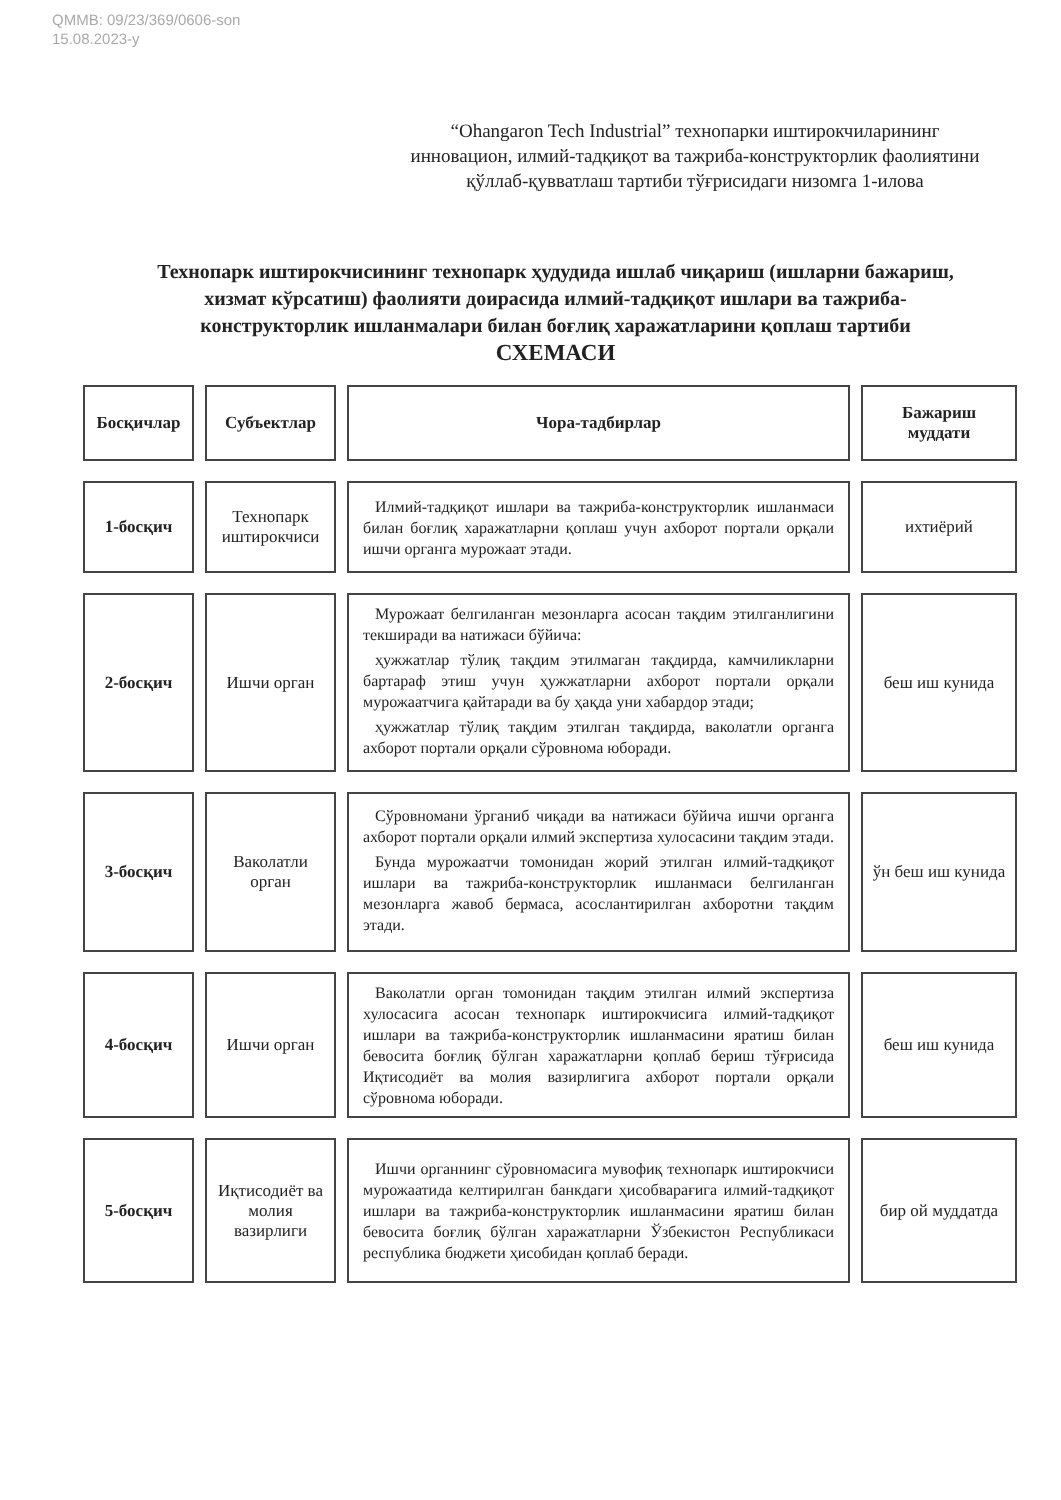QMMB: 09/23/369/0606-son
15.08.2023-y
“Ohangaron Tech Industrial” технопарки иштирокчиларининг инновацион, илмий-тадқиқот ва тажриба-конструкторлик фаолиятини қўллаб-қувватлаш тартиби тўғрисидаги низомга 1-илова
Технопарк иштирокчисининг технопарк ҳудудида ишлаб чиқариш (ишларни бажариш, хизмат кўрсатиш) фаолияти доирасида илмий-тадқиқот ишлари ва тажриба-конструкторлик ишланмалари билан боғлиқ харажатларини қоплаш тартиби
СХЕМАСИ
| Босқичлар | Субъектлар | Чора-тадбирлар | Бажариш муддати |
| --- | --- | --- | --- |
| 1-босқич | Технопарк иштирокчиси | Илмий-тадқиқот ишлари ва тажриба-конструкторлик ишланмаси билан боғлиқ харажатларни қоплаш учун ахборот портали орқали ишчи органга мурожаат этади. | ихтиёрий |
| 2-босқич | Ишчи орган | Мурожаат белгиланган мезонларга асосан тақдим этилганлигини текширади ва натижаси бўйича: ҳужжатлар тўлиқ тақдим этилмаган тақдирда, камчиликларни бартараф этиш учун ҳужжатларни ахборот портали орқали мурожаатчига қайтаради ва бу ҳақда уни хабардор этади; ҳужжатлар тўлиқ тақдим этилган тақдирда, ваколатли органга ахборот портали орқали сўровнома юборади. | беш иш кунида |
| 3-босқич | Ваколатли орган | Сўровномани ўрганиб чиқади ва натижаси бўйича ишчи органга ахборот портали орқали илмий экспертиза хулосасини тақдим этади. Бунда мурожаатчи томонидан жорий этилган илмий-тадқиқот ишлари ва тажриба-конструкторлик ишланмаси белгиланган мезонларга жавоб бермаса, асослантирилган ахборотни тақдим этади. | ўн беш иш кунида |
| 4-босқич | Ишчи орган | Ваколатли орган томонидан тақдим этилган илмий экспертиза хулосасига асосан технопарк иштирокчисига илмий-тадқиқот ишлари ва тажриба-конструкторлик ишланмасини яратиш билан бевосита боғлиқ бўлган харажатларни қоплаб бериш тўғрисида Иқтисодиёт ва молия вазирлигига ахборот портали орқали сўровнома юборади. | беш иш кунида |
| 5-босқич | Иқтисодиёт ва молия вазирлиги | Ишчи органнинг сўровномасига мувофиқ технопарк иштирокчиси мурожаатида келтирилган банкдаги ҳисобварағига илмий-тадқиқот ишлари ва тажриба-конструкторлик ишланмасини яратиш билан бевосита боғлиқ бўлган харажатларни Ўзбекистон Республикаси республика бюджети ҳисобидан қоплаб беради. | бир ой муддатда |